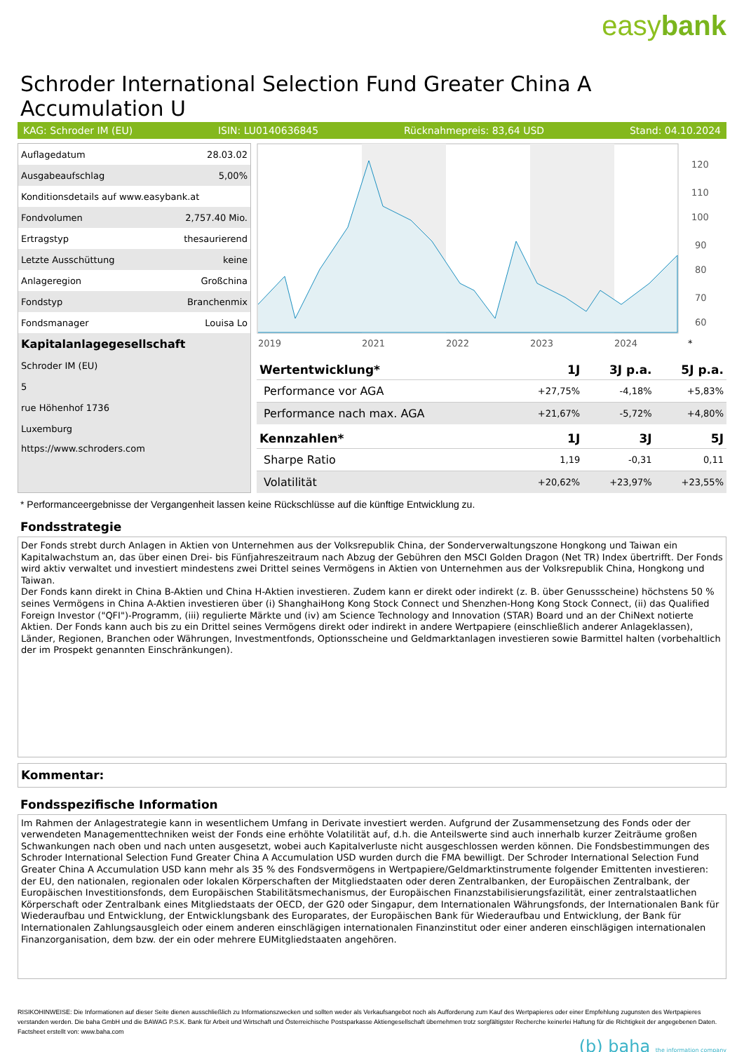easybank
Schroder International Selection Fund Greater China A Accumulation U
KAG: Schroder IM (EU) ISIN: LU0140636845 Rücknahmepreis: 83,64 USD Stand: 04.10.2024
| Auflagedatum | 28.03.02 |
| Ausgabeaufschlag | 5,00% |
| Konditionsdetails auf www.easybank.at | |
| Fondvolumen | 2,757.40 Mio. |
| Ertragstyp | thesaurierend |
| Letzte Ausschüttung | keine |
| Anlageregion | Großchina |
| Fondstyp | Branchenmix |
| Fondsmanager | Louisa Lo |
| Kapitalanlagegesellschaft | |
| Schroder IM (EU) | |
| 5 | |
| rue Höhenhof 1736 | |
| Luxemburg | |
| https://www.schroders.com | |
2019
2021
2022
2023
2024
120
110
100
90
80
70
60
*
| Wertentwicklung* | 1J | 3J p.a. | 5J p.a. |
| --- | --- | --- | --- |
| Performance vor AGA | +27,75% | -4,18% | +5,83% |
| Performance nach max. AGA | +21,67% | -5,72% | +4,80% |
| Kennzahlen* | 1J | 3J | 5J |
| Sharpe Ratio | 1,19 | -0,31 | 0,11 |
| Volatilität | +20,62% | +23,97% | +23,55% |
* Performanceergebnisse der Vergangenheit lassen keine Rückschlüsse auf die künftige Entwicklung zu.
Fondsstrategie
Der Fonds strebt durch Anlagen in Aktien von Unternehmen aus der Volksrepublik China, der Sonderverwaltungszone Hongkong und Taiwan ein Kapitalwachstum an, das über einen Drei- bis Fünfjahreszeitraum nach Abzug der Gebühren den MSCI Golden Dragon (Net TR) Index übertrifft. Der Fonds wird aktiv verwaltet und investiert mindestens zwei Drittel seines Vermögens in Aktien von Unternehmen aus der Volksrepublik China, Hongkong und Taiwan.
Der Fonds kann direkt in China B-Aktien und China H-Aktien investieren. Zudem kann er direkt oder indirekt (z. B. über Genussscheine) höchstens 50 % seines Vermögens in China A-Aktien investieren über (i) ShanghaiHong Kong Stock Connect und Shenzhen-Hong Kong Stock Connect, (ii) das Qualified Foreign Investor ("QFI")-Programm, (iii) regulierte Märkte und (iv) am Science Technology and Innovation (STAR) Board und an der ChiNext notierte Aktien. Der Fonds kann auch bis zu ein Drittel seines Vermögens direkt oder indirekt in andere Wertpapiere (einschließlich anderer Anlageklassen), Länder, Regionen, Branchen oder Währungen, Investmentfonds, Optionsscheine und Geldmarktanlagen investieren sowie Barmittel halten (vorbehaltlich der im Prospekt genannten Einschränkungen).
Kommentar:
Fondsspezifische Information
Im Rahmen der Anlagestrategie kann in wesentlichem Umfang in Derivate investiert werden. Aufgrund der Zusammensetzung des Fonds oder der verwendeten Managementtechniken weist der Fonds eine erhöhte Volatilität auf, d.h. die Anteilswerte sind auch innerhalb kurzer Zeiträume großen Schwankungen nach oben und nach unten ausgesetzt, wobei auch Kapitalverluste nicht ausgeschlossen werden können. Die Fondsbestimmungen des Schroder International Selection Fund Greater China A Accumulation USD wurden durch die FMA bewilligt. Der Schroder International Selection Fund Greater China A Accumulation USD kann mehr als 35 % des Fondsvermögens in Wertpapiere/Geldmarktinstrumente folgender Emittenten investieren: der EU, den nationalen, regionalen oder lokalen Körperschaften der Mitgliedstaaten oder deren Zentralbanken, der Europäischen Zentralbank, der Europäischen Investitionsfonds, dem Europäischen Stabilitätsmechanismus, der Europäischen Finanzstabilisierungsfazilität, einer zentralstaatlichen Körperschaft oder Zentralbank eines Mitgliedstaats der OECD, der G20 oder Singapur, dem Internationalen Währungsfonds, der Internationalen Bank für Wiederaufbau und Entwicklung, der Entwicklungsbank des Europarates, der Europäischen Bank für Wiederaufbau und Entwicklung, der Bank für Internationalen Zahlungsausgleich oder einem anderen einschlägigen internationalen Finanzinstitut oder einer anderen einschlägigen internationalen Finanzorganisation, dem bzw. der ein oder mehrere EUMitgliedstaaten angehören.
RISIKOHINWEISE: Die Informationen auf dieser Seite dienen ausschließlich zu Informationszwecken und sollten weder als Verkaufsangebot noch als Aufforderung zum Kauf des Wertpapieres oder einer Empfehlung zugunsten des Wertpapieres verstanden werden. Die baha GmbH und die BAWAG P.S.K. Bank für Arbeit und Wirtschaft und Österreichische Postsparkasse Aktiengesellschaft übernehmen trotz sorgfältigster Recherche keinerlei Haftung für die Richtigkeit der angegebenen Daten.
Factsheet erstellt von: www.baha.com
(b) baha the information company